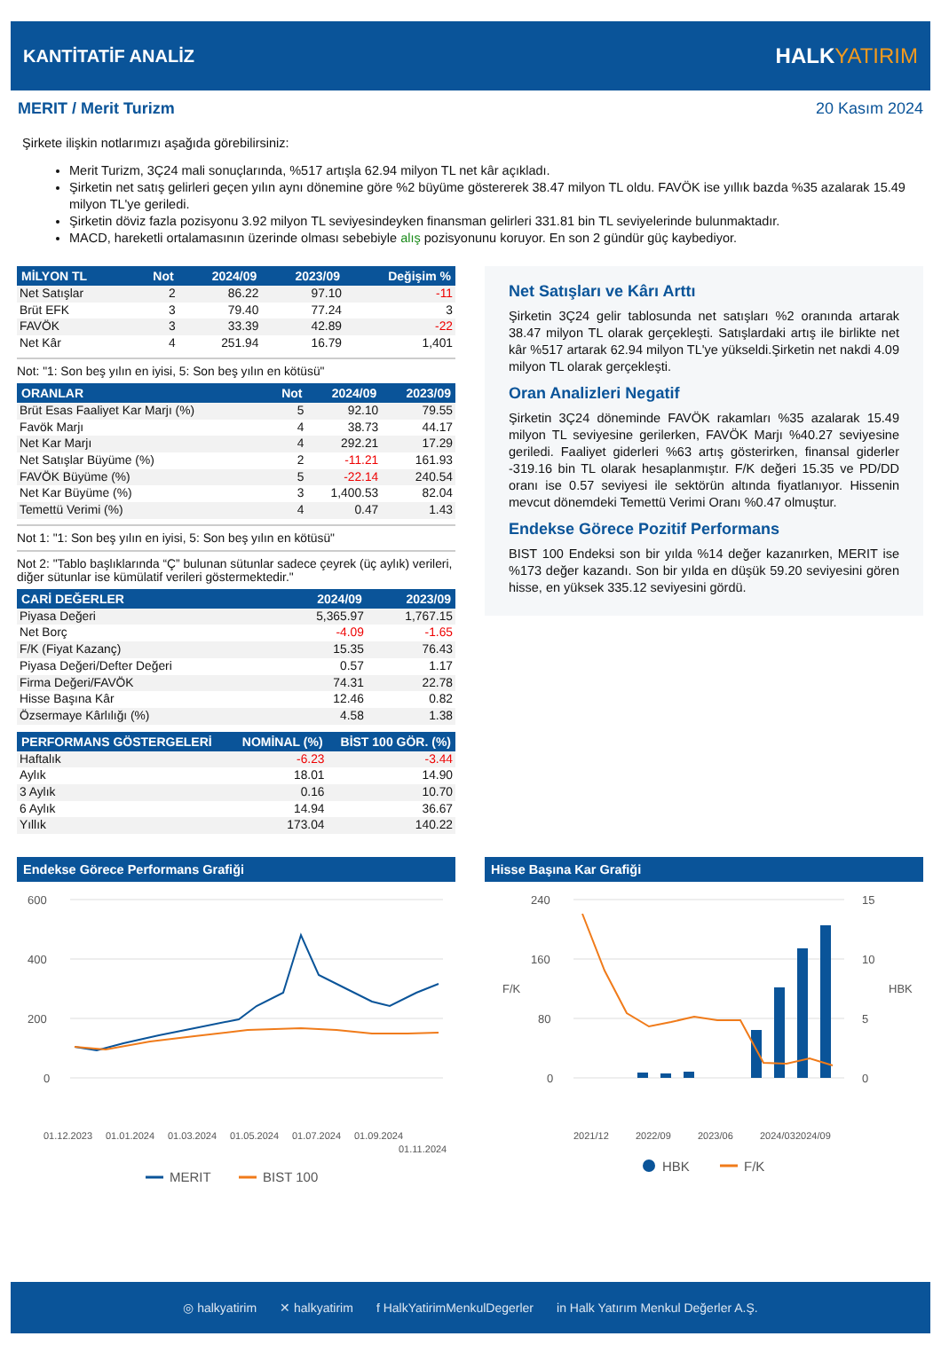KANTİTATİF ANALİZ
HALKYATIRIM
MERIT / Merit Turizm 20 Kasım 2024
Şirkete ilişkin notlarımızı aşağıda görebilirsiniz:
Merit Turizm, 3Ç24 mali sonuçlarında, %517 artışla 62.94 milyon TL net kâr açıkladı.
Şirketin net satış gelirleri geçen yılın aynı dönemine göre %2 büyüme göstererek 38.47 milyon TL oldu. FAVÖK ise yıllık bazda %35 azalarak 15.49 milyon TL'ye geriledi.
Şirketin döviz fazla pozisyonu 3.92 milyon TL seviyesindeyken finansman gelirleri 331.81 bin TL seviyelerinde bulunmaktadır.
MACD, hareketli ortalamasının üzerinde olması sebebiyle alış pozisyonunu koruyor. En son 2 gündür güç kaybediyor.
| MİLYON TL | Not | 2024/09 | 2023/09 | Değişim % |
| --- | --- | --- | --- | --- |
| Net Satışlar | 2 | 86.22 | 97.10 | -11 |
| Brüt EFK | 3 | 79.40 | 77.24 | 3 |
| FAVÖK | 3 | 33.39 | 42.89 | -22 |
| Net Kâr | 4 | 251.94 | 16.79 | 1,401 |
Not: "1: Son beş yılın en iyisi, 5: Son beş yılın en kötüsü"
| ORANLAR | Not | 2024/09 | 2023/09 |
| --- | --- | --- | --- |
| Brüt Esas Faaliyet Kar Marjı (%) | 5 | 92.10 | 79.55 |
| Favök Marjı | 4 | 38.73 | 44.17 |
| Net Kar Marjı | 4 | 292.21 | 17.29 |
| Net Satışlar Büyüme (%) | 2 | -11.21 | 161.93 |
| FAVÖK Büyüme (%) | 5 | -22.14 | 240.54 |
| Net Kar Büyüme (%) | 3 | 1,400.53 | 82.04 |
| Temettü Verimi (%) | 4 | 0.47 | 1.43 |
Not 1: "1: Son beş yılın en iyisi, 5: Son beş yılın en kötüsü"
Not 2: "Tablo başlıklarında “Ç” bulunan sütunlar sadece çeyrek (üç aylık) verileri, diğer sütunlar ise kümülatif verileri göstermektedir."
| CARİ DEĞERLER | 2024/09 | 2023/09 |
| --- | --- | --- |
| Piyasa Değeri | 5,365.97 | 1,767.15 |
| Net Borç | -4.09 | -1.65 |
| F/K (Fiyat Kazanç) | 15.35 | 76.43 |
| Piyasa Değeri/Defter Değeri | 0.57 | 1.17 |
| Firma Değeri/FAVÖK | 74.31 | 22.78 |
| Hisse Başına Kâr | 12.46 | 0.82 |
| Özsermaye Kârlılığı (%) | 4.58 | 1.38 |
| PERFORMANS GÖSTERGELERİ | NOMİNAL (%) | BİST 100 GÖR. (%) |
| --- | --- | --- |
| Haftalık | -6.23 | -3.44 |
| Aylık | 18.01 | 14.90 |
| 3 Aylık | 0.16 | 10.70 |
| 6 Aylık | 14.94 | 36.67 |
| Yıllık | 173.04 | 140.22 |
Net Satışları ve Kârı Arttı
Şirketin 3Ç24 gelir tablosunda net satışları %2 oranında artarak 38.47 milyon TL olarak gerçekleşti. Satışlardaki artış ile birlikte net kâr %517 artarak 62.94 milyon TL'ye yükseldi.Şirketin net nakdi 4.09 milyon TL olarak gerçekleşti.
Oran Analizleri Negatif
Şirketin 3Ç24 döneminde FAVÖK rakamları %35 azalarak 15.49 milyon TL seviyesine gerilerken, FAVÖK Marjı %40.27 seviyesine geriledi. Faaliyet giderleri %63 artış gösterirken, finansal giderler -319.16 bin TL olarak hesaplanmıştır. F/K değeri 15.35 ve PD/DD oranı ise 0.57 seviyesi ile sektörün altında fiyatlanıyor. Hissenin mevcut dönemdeki Temettü Verimi Oranı %0.47 olmuştur.
Endekse Görece Pozitif Performans
BIST 100 Endeksi son bir yılda %14 değer kazanırken, MERIT ise %173 değer kazandı. Son bir yılda en düşük 59.20 seviyesini gören hisse, en yüksek 335.12 seviyesini gördü.
Endekse Görece Performans Grafiği
600
400
200
0
01.12.2023
01.01.2024
01.03.2024
01.05.2024
01.07.2024
01.09.2024
01.11.2024
MERIT
BIST 100
Hisse Başına Kar Grafiği
240
160
80
0
15
10
5
0
F/K
HBK
2021/12
2022/09
2023/06
2024/03
2024/09
HBK
F/K
◎ halkyatirim ✕ halkyatirim f HalkYatirimMenkulDegerler in Halk Yatırım Menkul Değerler A.Ş.